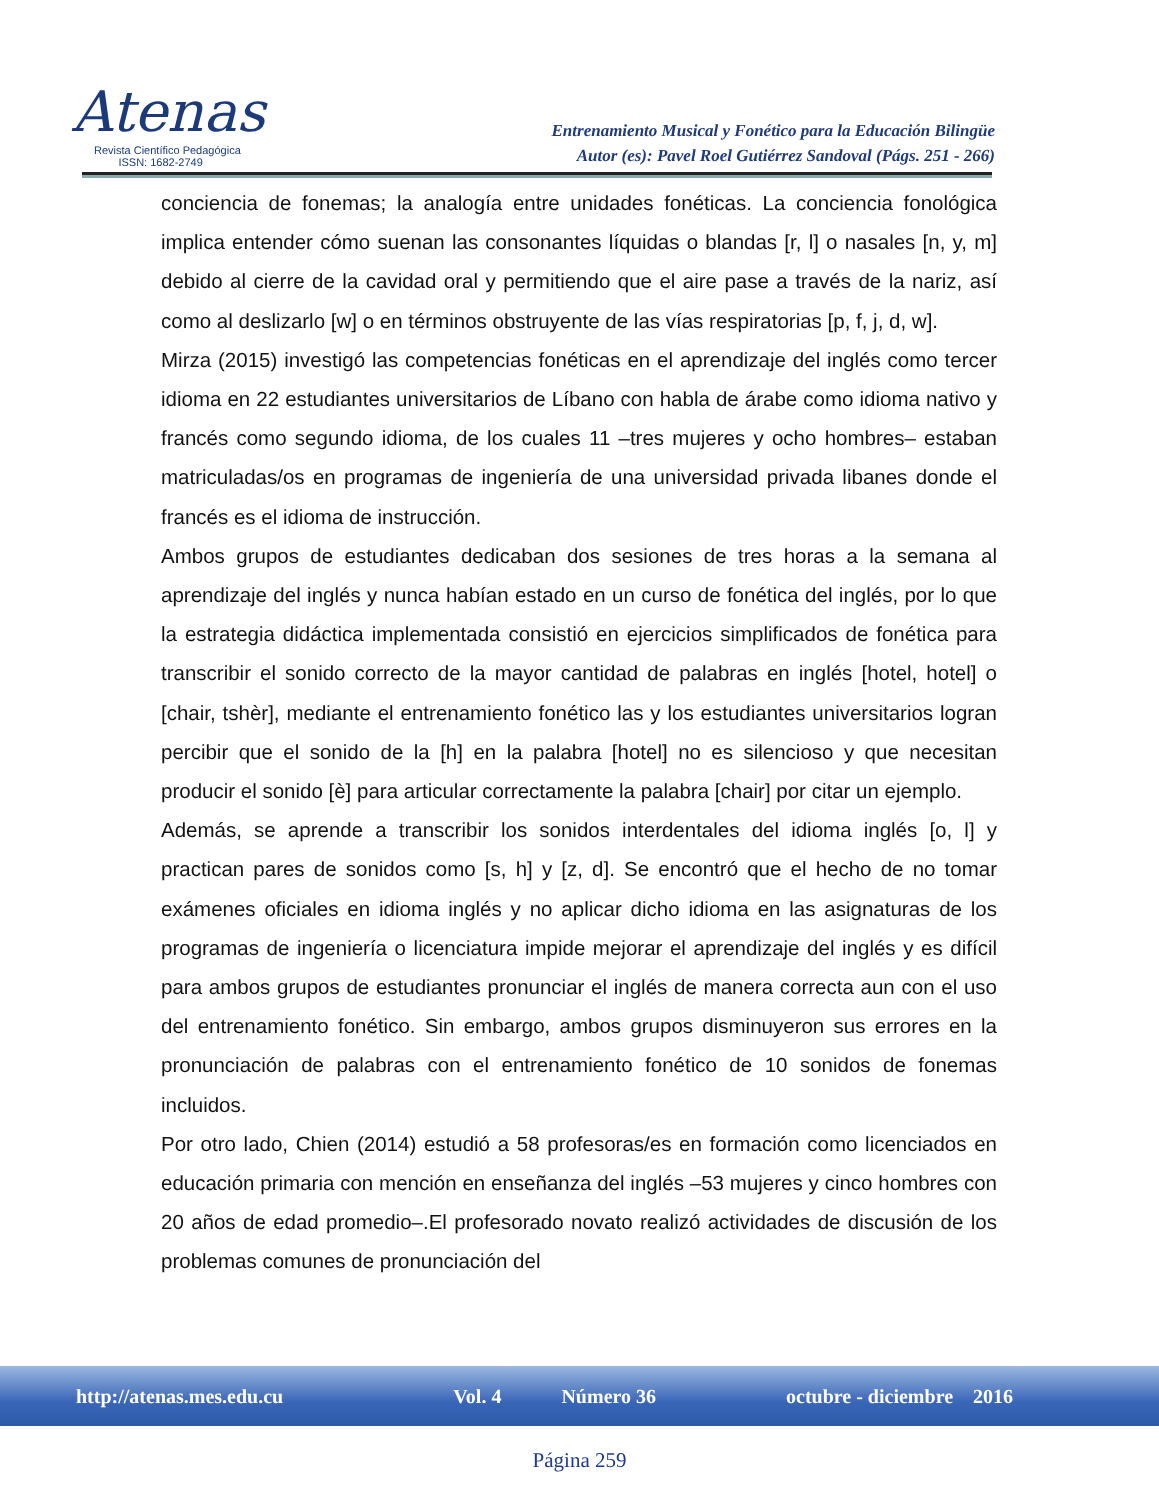Atenas
Revista Científico Pedagógica
ISSN: 1682-2749
Entrenamiento Musical y Fonético para la Educación Bilingüe
Autor (es): Pavel Roel Gutiérrez Sandoval (Págs. 251 - 266)
conciencia de fonemas; la analogía entre unidades fonéticas. La conciencia fonológica implica entender cómo suenan las consonantes líquidas o blandas [r, l] o nasales [n, y, m] debido al cierre de la cavidad oral y permitiendo que el aire pase a través de la nariz, así como al deslizarlo [w] o en términos obstruyente de las vías respiratorias [p, f, j, d, w].
Mirza (2015) investigó las competencias fonéticas en el aprendizaje del inglés como tercer idioma en 22 estudiantes universitarios de Líbano con habla de árabe como idioma nativo y francés como segundo idioma, de los cuales 11 –tres mujeres y ocho hombres– estaban matriculadas/os en programas de ingeniería de una universidad privada libanes donde el francés es el idioma de instrucción.
Ambos grupos de estudiantes dedicaban dos sesiones de tres horas a la semana al aprendizaje del inglés y nunca habían estado en un curso de fonética del inglés, por lo que la estrategia didáctica implementada consistió en ejercicios simplificados de fonética para transcribir el sonido correcto de la mayor cantidad de palabras en inglés [hotel, hotel] o [chair, tshèr], mediante el entrenamiento fonético las y los estudiantes universitarios logran percibir que el sonido de la [h] en la palabra [hotel] no es silencioso y que necesitan producir el sonido [è] para articular correctamente la palabra [chair] por citar un ejemplo.
Además, se aprende a transcribir los sonidos interdentales del idioma inglés [o, l] y practican pares de sonidos como [s, h] y [z, d]. Se encontró que el hecho de no tomar exámenes oficiales en idioma inglés y no aplicar dicho idioma en las asignaturas de los programas de ingeniería o licenciatura impide mejorar el aprendizaje del inglés y es difícil para ambos grupos de estudiantes pronunciar el inglés de manera correcta aun con el uso del entrenamiento fonético. Sin embargo, ambos grupos disminuyeron sus errores en la pronunciación de palabras con el entrenamiento fonético de 10 sonidos de fonemas incluidos.
Por otro lado, Chien (2014) estudió a 58 profesoras/es en formación como licenciados en educación primaria con mención en enseñanza del inglés –53 mujeres y cinco hombres con 20 años de edad promedio–.El profesorado novato realizó actividades de discusión de los problemas comunes de pronunciación del
http://atenas.mes.edu.cu Vol. 4 Número 36 octubre - diciembre 2016
Página 259